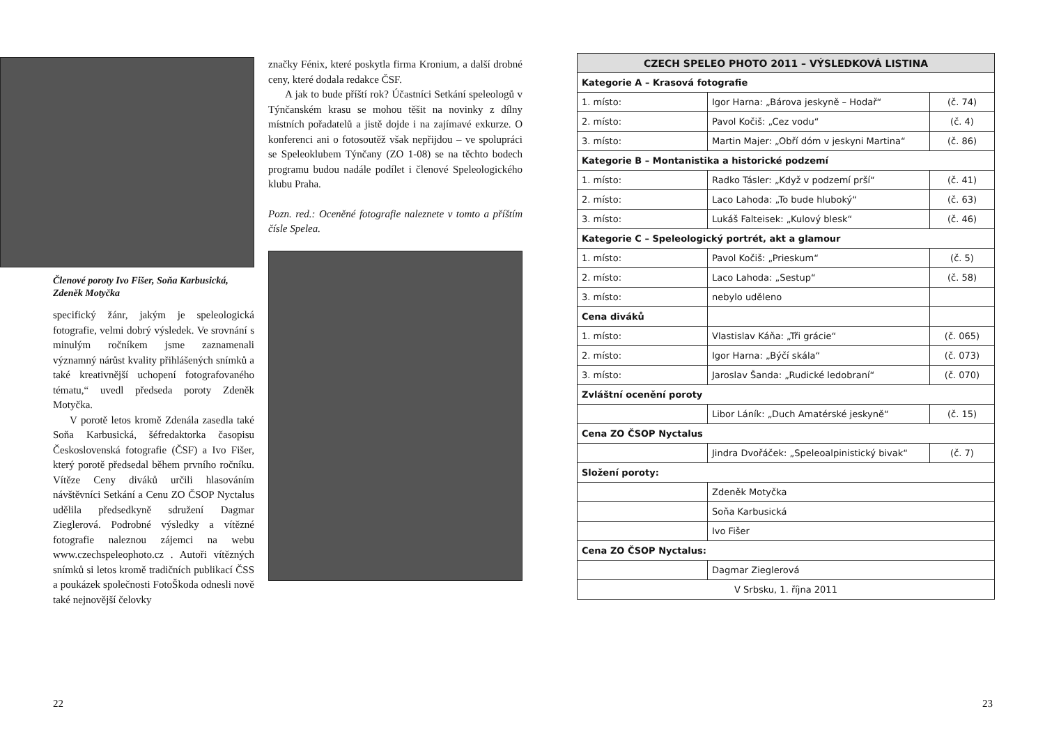Členové poroty Ivo Fišer, Soňa Karbusická, Zdeněk Motyčka
specifický žánr, jakým je speleologická fotografie, velmi dobrý výsledek. Ve srovnání s minulým ročníkem jsme zaznamenali významný nárůst kvality přihlášených snímků a také kreativnější uchopení fotografovaného tématu,“ uvedl předseda poroty Zdeněk Motyčka.
V porotě letos kromě Zdenála zasedla také Soňa Karbusická, šéfredaktorka časopisu Československá fotografie (ČSF) a Ivo Fišer, který porotě předsedal během prvního ročníku. Vítěze Ceny diváků určili hlasováním návštěvníci Setkání a Cenu ZO ČSOP Nyctalus udělila předsedkyně sdružení Dagmar Zieglerová. Podrobné výsledky a vítězné fotografie naleznou zájemci na webu www.czechspeleophoto.cz . Autoři vítězných snímků si letos kromě tradičních publikací ČSS a poukázek společnosti FotoŠkoda odnesli nově také nejnovější čelovky
značky Fénix, které poskytla firma Kronium, a další drobné ceny, které dodala redakce ČSF.
A jak to bude příští rok? Účastníci Setkání speleologů v Týnčanském krasu se mohou těšit na novinky z dílny místních pořadatelů a jistě dojde i na zajímavé exkurze. O konferenci ani o fotosoutěž však nepřijdou – ve spolupráci se Speleoklubem Týnčany (ZO 1-08) se na těchto bodech programu budou nadále podílet i členové Speleologického klubu Praha.
Pozn. red.: Oceněné fotografie naleznete v tomto a příštím čísle Spelea.
| CZECH SPELEO PHOTO 2011 – VÝSLEDKOVÁ LISTINA | | |
| --- | --- | --- |
| Kategorie A – Krasová fotografie | | |
| 1. místo: | Igor Harna: „Bárova jeskyně – Hodař“ | (č. 74) |
| 2. místo: | Pavol Kočiš: „Cez vodu“ | (č. 4) |
| 3. místo: | Martin Majer: „Obří dóm v jeskyni Martina“ | (č. 86) |
| Kategorie B – Montanistika a historické podzemí | | |
| 1. místo: | Radko Tásler: „Když v podzemí prší“ | (č. 41) |
| 2. místo: | Laco Lahoda: „To bude hluboký“ | (č. 63) |
| 3. místo: | Lukáš Falteisek: „Kulový blesk“ | (č. 46) |
| Kategorie C – Speleologický portrét, akt a glamour | | |
| 1. místo: | Pavol Kočiš: „Prieskum“ | (č. 5) |
| 2. místo: | Laco Lahoda: „Sestup“ | (č. 58) |
| 3. místo: | nebylo uděleno | |
| Cena diváků | | |
| 1. místo: | Vlastislav Káňa: „Tři grácie“ | (č. 065) |
| 2. místo: | Igor Harna: „Býčí skála“ | (č. 073) |
| 3. místo: | Jaroslav Šanda: „Rudické ledobraní“ | (č. 070) |
| Zvláštní ocenění poroty | | |
| | Libor Láník: „Duch Amatérské jeskyně“ | (č. 15) |
| Cena ZO ČSOP Nyctalus | | |
| | Jindra Dvořáček: „Speleoalpinistický bivak“ | (č. 7) |
| Složení poroty: | | |
| | Zdeněk Motyčka | |
| | Soňa Karbusická | |
| | Ivo Fišer | |
| Cena ZO ČSOP Nyctalus: | | |
| | Dagmar Zieglerová | |
| V Srbsku, 1. října 2011 | | |
22 23